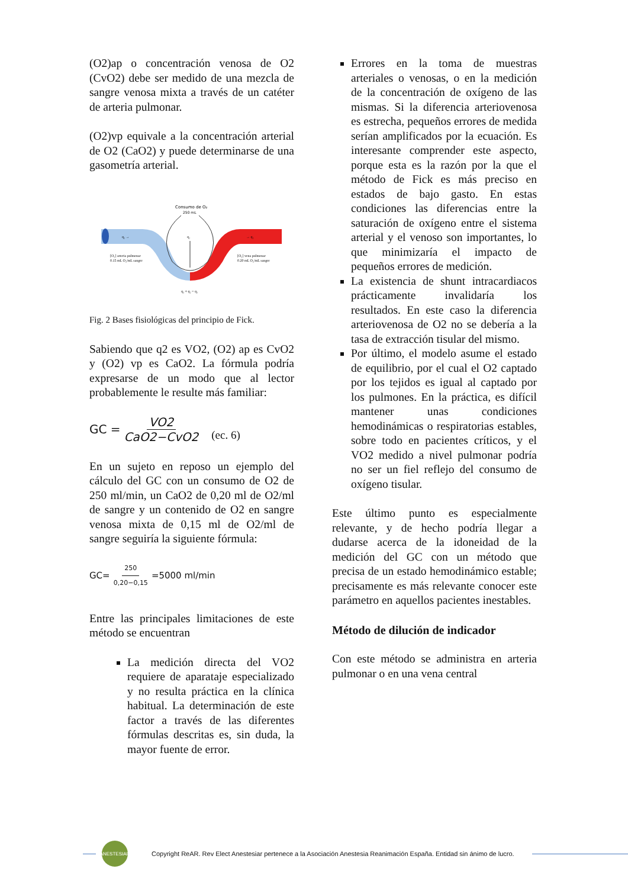(O2)ap o concentración venosa de O2 (CvO2) debe ser medido de una mezcla de sangre venosa mixta a través de un catéter de arteria pulmonar.
(O2)vp equivale a la concentración arterial de O2 (CaO2) y puede determinarse de una gasometría arterial.
Consumo de O₂
250 mL
q₂
q₁ →
→ q₃
[O₂] arteria pulmonar
0.15 mL O₂/mL sangre
[O₂] vena pulmonar
0.20 mL O₂/mL sangre
q₁ + q₂ = q₃
Fig. 2 Bases fisiológicas del principio de Fick.
Sabiendo que q2 es VO2, (O2) ap es CvO2 y (O2) vp es CaO2. La fórmula podría expresarse de un modo que al lector probablemente le resulte más familiar:
GC = VO2 CaO2−CvO2 (ec. 6)
En un sujeto en reposo un ejemplo del cálculo del GC con un consumo de O2 de 250 ml/min, un CaO2 de 0,20 ml de O2/ml de sangre y un contenido de O2 en sangre venosa mixta de 0,15 ml de O2/ml de sangre seguiría la siguiente fórmula:
GC= 250 0,20−0,15 =5000 ml/min
Entre las principales limitaciones de este método se encuentran
La medición directa del VO2 requiere de aparataje especializado y no resulta práctica en la clínica habitual. La determinación de este factor a través de las diferentes fórmulas descritas es, sin duda, la mayor fuente de error.
Errores en la toma de muestras arteriales o venosas, o en la medición de la concentración de oxígeno de las mismas. Si la diferencia arteriovenosa es estrecha, pequeños errores de medida serían amplificados por la ecuación. Es interesante comprender este aspecto, porque esta es la razón por la que el método de Fick es más preciso en estados de bajo gasto. En estas condiciones las diferencias entre la saturación de oxígeno entre el sistema arterial y el venoso son importantes, lo que minimizaría el impacto de pequeños errores de medición.
La existencia de shunt intracardiacos prácticamente invalidaría los resultados. En este caso la diferencia arteriovenosa de O2 no se debería a la tasa de extracción tisular del mismo.
Por último, el modelo asume el estado de equilibrio, por el cual el O2 captado por los tejidos es igual al captado por los pulmones. En la práctica, es difícil mantener unas condiciones hemodinámicas o respiratorias estables, sobre todo en pacientes críticos, y el VO2 medido a nivel pulmonar podría no ser un fiel reflejo del consumo de oxígeno tisular.
Este último punto es especialmente relevante, y de hecho podría llegar a dudarse acerca de la idoneidad de la medición del GC con un método que precisa de un estado hemodinámico estable; precisamente es más relevante conocer este parámetro en aquellos pacientes inestables.
Método de dilución de indicador
Con este método se administra en arteria pulmonar o en una vena central
ANESTESIAR
Copyright ReAR. Rev Elect Anestesiar pertenece a la Asociación Anestesia Reanimación España. Entidad sin ánimo de lucro.